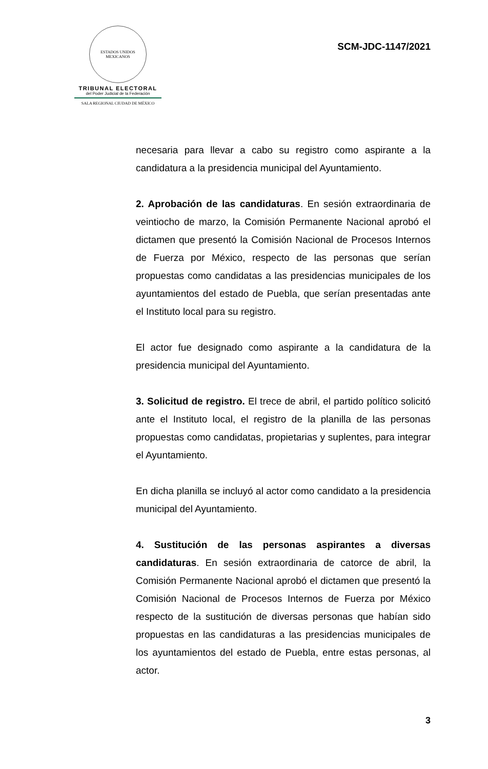ESTADOS UNIDOS MEXICANOS
TRIBUNAL ELECTORAL
del Poder Judicial de la Federación
SALA REGIONAL CIUDAD DE MÉXICO
SCM-JDC-1147/2021
necesaria para llevar a cabo su registro como aspirante a la candidatura a la presidencia municipal del Ayuntamiento.
2. Aprobación de las candidaturas. En sesión extraordinaria de veintiocho de marzo, la Comisión Permanente Nacional aprobó el dictamen que presentó la Comisión Nacional de Procesos Internos de Fuerza por México, respecto de las personas que serían propuestas como candidatas a las presidencias municipales de los ayuntamientos del estado de Puebla, que serían presentadas ante el Instituto local para su registro.
El actor fue designado como aspirante a la candidatura de la presidencia municipal del Ayuntamiento.
3. Solicitud de registro. El trece de abril, el partido político solicitó ante el Instituto local, el registro de la planilla de las personas propuestas como candidatas, propietarias y suplentes, para integrar el Ayuntamiento.
En dicha planilla se incluyó al actor como candidato a la presidencia municipal del Ayuntamiento.
4. Sustitución de las personas aspirantes a diversas candidaturas. En sesión extraordinaria de catorce de abril, la Comisión Permanente Nacional aprobó el dictamen que presentó la Comisión Nacional de Procesos Internos de Fuerza por México respecto de la sustitución de diversas personas que habían sido propuestas en las candidaturas a las presidencias municipales de los ayuntamientos del estado de Puebla, entre estas personas, al actor.
3